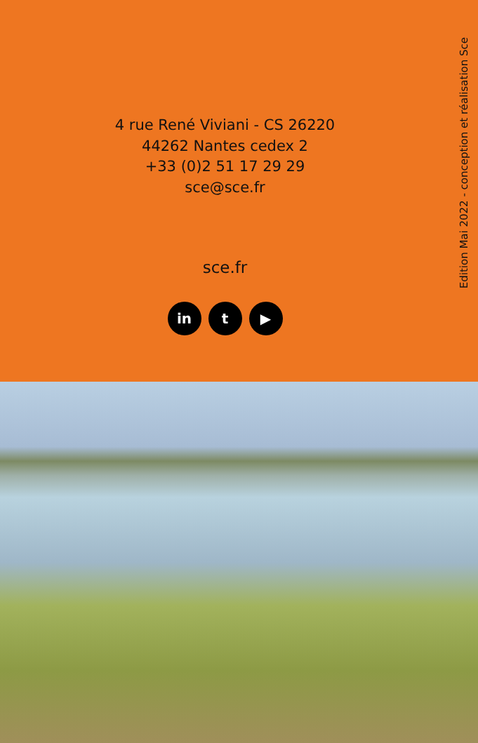4 rue René Viviani - CS 26220
44262 Nantes cedex 2
+33 (0)2 51 17 29 29
sce@sce.fr
sce.fr
in t ▶
Edition Mai 2022 - conception et réalisation Sce